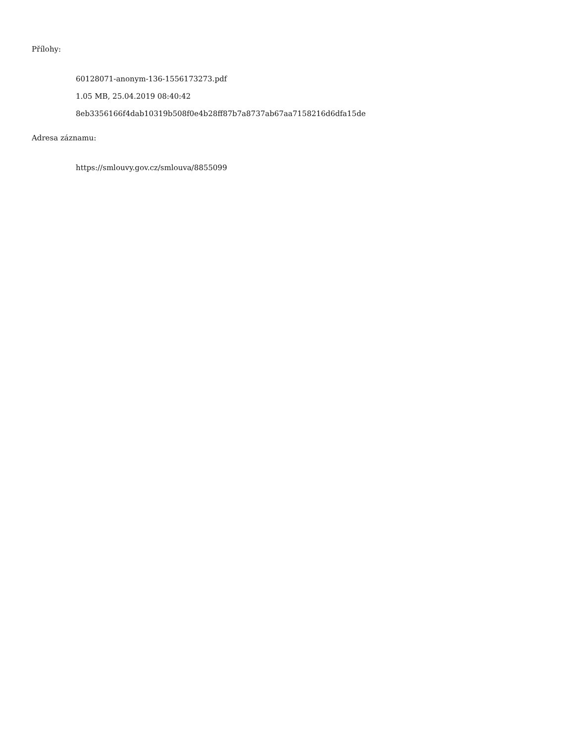Přílohy:
60128071-anonym-136-1556173273.pdf
1.05 MB, 25.04.2019 08:40:42
8eb3356166f4dab10319b508f0e4b28ff87b7a8737ab67aa7158216d6dfa15de
Adresa záznamu:
https://smlouvy.gov.cz/smlouva/8855099